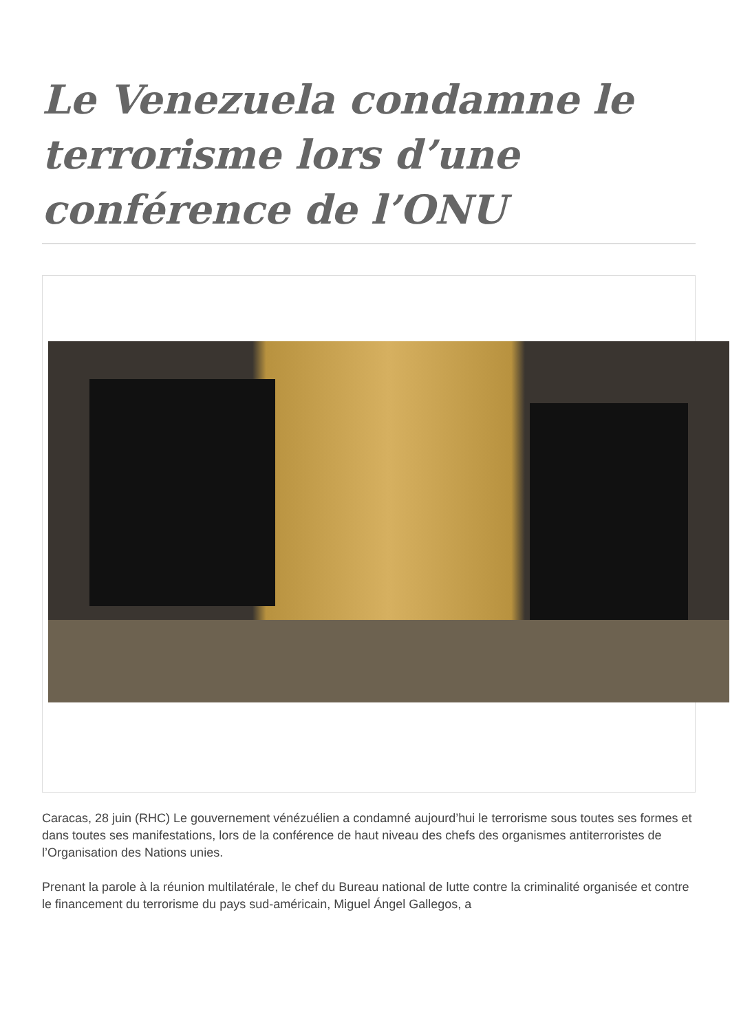Le Venezuela condamne le terrorisme lors d’une conférence de l’ONU
Caracas, 28 juin (RHC) Le gouvernement vénézuélien a condamné aujourd’hui le terrorisme sous toutes ses formes et dans toutes ses manifestations, lors de la conférence de haut niveau des chefs des organismes antiterroristes de l’Organisation des Nations unies.
Prenant la parole à la réunion multilatérale, le chef du Bureau national de lutte contre la criminalité organisée et contre le financement du terrorisme du pays sud-américain, Miguel Ángel Gallegos, a